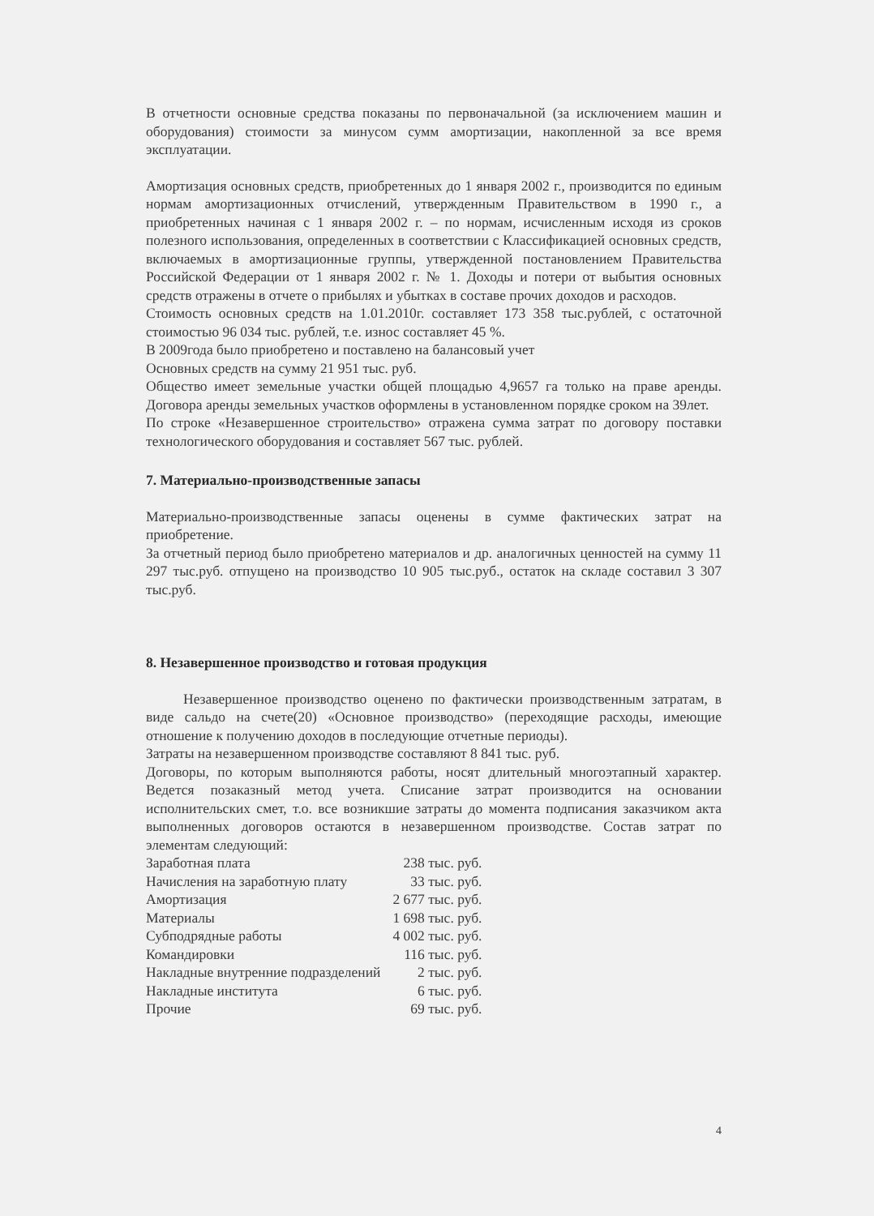В отчетности основные средства показаны по первоначальной (за исключением машин и оборудования) стоимости за минусом сумм амортизации, накопленной за все время эксплуатации.
Амортизация основных средств, приобретенных до 1 января 2002 г., производится по единым нормам амортизационных отчислений, утвержденным Правительством в 1990 г., а приобретенных начиная с 1 января 2002 г. – по нормам, исчисленным исходя из сроков полезного использования, определенных в соответствии с Классификацией основных средств, включаемых в амортизационные группы, утвержденной постановлением Правительства Российской Федерации от 1 января 2002 г. № 1. Доходы и потери от выбытия основных средств отражены в отчете о прибылях и убытках в составе прочих доходов и расходов.
Стоимость основных средств на 1.01.2010г. составляет 173 358 тыс.рублей, с остаточной стоимостью 96 034 тыс. рублей, т.е. износ составляет 45 %.
В 2009года было приобретено и поставлено на балансовый учет
Основных средств на сумму 21 951 тыс. руб.
Общество имеет земельные участки общей площадью 4,9657 га только на праве аренды. Договора аренды земельных участков оформлены в установленном порядке сроком на 39лет.
По строке «Незавершенное строительство» отражена сумма затрат по договору поставки технологического оборудования и составляет 567 тыс. рублей.
7. Материально-производственные запасы
Материально-производственные запасы оценены в сумме фактических затрат на приобретение.
За отчетный период было приобретено материалов и др. аналогичных ценностей на сумму 11 297 тыс.руб. отпущено на производство 10 905 тыс.руб., остаток на складе составил 3 307 тыс.руб.
8. Незавершенное производство и готовая продукция
Незавершенное производство оценено по фактически производственным затратам, в виде сальдо на счете(20) «Основное производство» (переходящие расходы, имеющие отношение к получению доходов в последующие отчетные периоды).
Затраты на незавершенном производстве составляют 8 841 тыс. руб.
Договоры, по которым выполняются работы, носят длительный многоэтапный характер. Ведется позаказный метод учета. Списание затрат производится на основании исполнительских смет, т.о. все возникшие затраты до момента подписания заказчиком акта выполненных договоров остаются в незавершенном производстве. Состав затрат по элементам следующий:
| Заработная плата | 238 тыс. руб. |
| Начисления на заработную плату | 33 тыс. руб. |
| Амортизация | 2 677 тыс. руб. |
| Материалы | 1 698 тыс. руб. |
| Субподрядные работы | 4 002 тыс. руб. |
| Командировки | 116 тыс. руб. |
| Накладные внутренние подразделений | 2 тыс. руб. |
| Накладные института | 6 тыс. руб. |
| Прочие | 69 тыс. руб. |
4